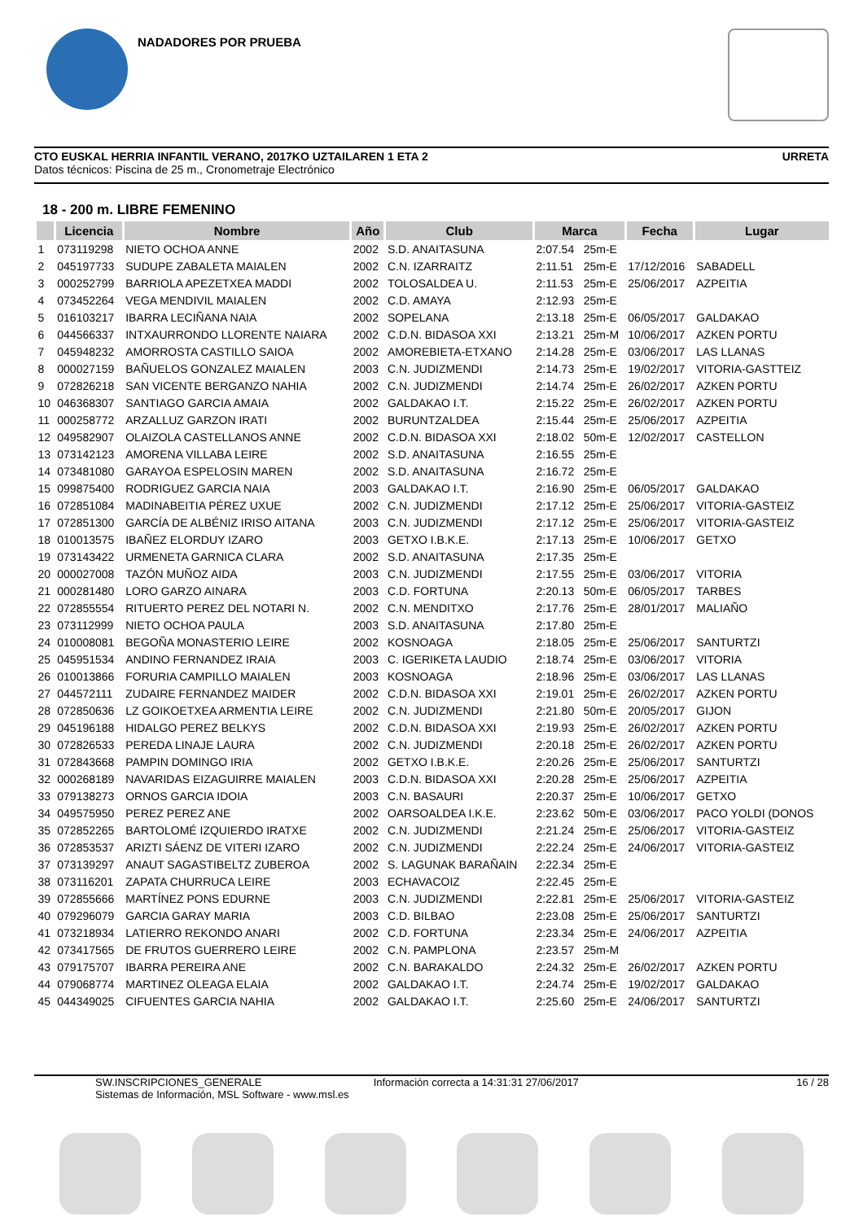NADADORES POR PRUEBA
CTO EUSKAL HERRIA INFANTIL VERANO, 2017KO UZTAILAREN 1 ETA 2
Datos técnicos: Piscina de 25 m., Cronometraje Electrónico
URRETA
18 - 200 m. LIBRE FEMENINO
| | Licencia | Nombre | Año | Club | Marca | | Fecha | Lugar |
| --- | --- | --- | --- | --- | --- | --- | --- | --- |
| 1 | 073119298 | NIETO OCHOA ANNE | 2002 | S.D. ANAITASUNA | 2:07.54 | 25m-E | | |
| 2 | 045197733 | SUDUPE ZABALETA MAIALEN | 2002 | C.N. IZARRAITZ | 2:11.51 | 25m-E | 17/12/2016 | SABADELL |
| 3 | 000252799 | BARRIOLA APEZETXEA MADDI | 2002 | TOLOSALDEA U. | 2:11.53 | 25m-E | 25/06/2017 | AZPEITIA |
| 4 | 073452264 | VEGA MENDIVIL MAIALEN | 2002 | C.D. AMAYA | 2:12.93 | 25m-E | | |
| 5 | 016103217 | IBARRA LECIÑANA NAIA | 2002 | SOPELANA | 2:13.18 | 25m-E | 06/05/2017 | GALDAKAO |
| 6 | 044566337 | INTXAURRONDO LLORENTE NAIARA | 2002 | C.D.N. BIDASOA XXI | 2:13.21 | 25m-M | 10/06/2017 | AZKEN PORTU |
| 7 | 045948232 | AMORROSTA CASTILLO SAIOA | 2002 | AMOREBIETA-ETXANO | 2:14.28 | 25m-E | 03/06/2017 | LAS LLANAS |
| 8 | 000027159 | BAÑUELOS GONZALEZ MAIALEN | 2003 | C.N. JUDIZMENDI | 2:14.73 | 25m-E | 19/02/2017 | VITORIA-GASTTEIZ |
| 9 | 072826218 | SAN VICENTE BERGANZO NAHIA | 2002 | C.N. JUDIZMENDI | 2:14.74 | 25m-E | 26/02/2017 | AZKEN PORTU |
| 10 | 046368307 | SANTIAGO GARCIA AMAIA | 2002 | GALDAKAO I.T. | 2:15.22 | 25m-E | 26/02/2017 | AZKEN PORTU |
| 11 | 000258772 | ARZALLUZ GARZON IRATI | 2002 | BURUNTZALDEA | 2:15.44 | 25m-E | 25/06/2017 | AZPEITIA |
| 12 | 049582907 | OLAIZOLA CASTELLANOS ANNE | 2002 | C.D.N. BIDASOA XXI | 2:18.02 | 50m-E | 12/02/2017 | CASTELLON |
| 13 | 073142123 | AMORENA VILLABA LEIRE | 2002 | S.D. ANAITASUNA | 2:16.55 | 25m-E | | |
| 14 | 073481080 | GARAYOA ESPELOSIN MAREN | 2002 | S.D. ANAITASUNA | 2:16.72 | 25m-E | | |
| 15 | 099875400 | RODRIGUEZ GARCIA NAIA | 2003 | GALDAKAO I.T. | 2:16.90 | 25m-E | 06/05/2017 | GALDAKAO |
| 16 | 072851084 | MADINABEITIA PÉREZ UXUE | 2002 | C.N. JUDIZMENDI | 2:17.12 | 25m-E | 25/06/2017 | VITORIA-GASTEIZ |
| 17 | 072851300 | GARCÍA DE ALBÉNIZ IRISO AITANA | 2003 | C.N. JUDIZMENDI | 2:17.12 | 25m-E | 25/06/2017 | VITORIA-GASTEIZ |
| 18 | 010013575 | IBAÑEZ ELORDUY IZARO | 2003 | GETXO I.B.K.E. | 2:17.13 | 25m-E | 10/06/2017 | GETXO |
| 19 | 073143422 | URMENETA GARNICA CLARA | 2002 | S.D. ANAITASUNA | 2:17.35 | 25m-E | | |
| 20 | 000027008 | TAZÓN MUÑOZ AIDA | 2003 | C.N. JUDIZMENDI | 2:17.55 | 25m-E | 03/06/2017 | VITORIA |
| 21 | 000281480 | LORO GARZO AINARA | 2003 | C.D. FORTUNA | 2:20.13 | 50m-E | 06/05/2017 | TARBES |
| 22 | 072855554 | RITUERTO PEREZ DEL NOTARI N. | 2002 | C.N. MENDITXO | 2:17.76 | 25m-E | 28/01/2017 | MALIAÑO |
| 23 | 073112999 | NIETO OCHOA PAULA | 2003 | S.D. ANAITASUNA | 2:17.80 | 25m-E | | |
| 24 | 010008081 | BEGOÑA MONASTERIO LEIRE | 2002 | KOSNOAGA | 2:18.05 | 25m-E | 25/06/2017 | SANTURTZI |
| 25 | 045951534 | ANDINO FERNANDEZ IRAIA | 2003 | C. IGERIKETA LAUDIO | 2:18.74 | 25m-E | 03/06/2017 | VITORIA |
| 26 | 010013866 | FORURIA CAMPILLO MAIALEN | 2003 | KOSNOAGA | 2:18.96 | 25m-E | 03/06/2017 | LAS LLANAS |
| 27 | 044572111 | ZUDAIRE FERNANDEZ MAIDER | 2002 | C.D.N. BIDASOA XXI | 2:19.01 | 25m-E | 26/02/2017 | AZKEN PORTU |
| 28 | 072850636 | LZ GOIKOETXEA ARMENTIA LEIRE | 2002 | C.N. JUDIZMENDI | 2:21.80 | 50m-E | 20/05/2017 | GIJON |
| 29 | 045196188 | HIDALGO PEREZ BELKYS | 2002 | C.D.N. BIDASOA XXI | 2:19.93 | 25m-E | 26/02/2017 | AZKEN PORTU |
| 30 | 072826533 | PEREDA LINAJE LAURA | 2002 | C.N. JUDIZMENDI | 2:20.18 | 25m-E | 26/02/2017 | AZKEN PORTU |
| 31 | 072843668 | PAMPIN DOMINGO IRIA | 2002 | GETXO I.B.K.E. | 2:20.26 | 25m-E | 25/06/2017 | SANTURTZI |
| 32 | 000268189 | NAVARIDAS EIZAGUIRRE MAIALEN | 2003 | C.D.N. BIDASOA XXI | 2:20.28 | 25m-E | 25/06/2017 | AZPEITIA |
| 33 | 079138273 | ORNOS GARCIA IDOIA | 2003 | C.N. BASAURI | 2:20.37 | 25m-E | 10/06/2017 | GETXO |
| 34 | 049575950 | PEREZ PEREZ ANE | 2002 | OARSOALDEA I.K.E. | 2:23.62 | 50m-E | 03/06/2017 | PACO YOLDI (DONOS |
| 35 | 072852265 | BARTOLOMÉ IZQUIERDO IRATXE | 2002 | C.N. JUDIZMENDI | 2:21.24 | 25m-E | 25/06/2017 | VITORIA-GASTEIZ |
| 36 | 072853537 | ARIZTI SÁENZ DE VITERI IZARO | 2002 | C.N. JUDIZMENDI | 2:22.24 | 25m-E | 24/06/2017 | VITORIA-GASTEIZ |
| 37 | 073139297 | ANAUT SAGASTIBELTZ ZUBEROA | 2002 | S. LAGUNAK BARAÑAIN | 2:22.34 | 25m-E | | |
| 38 | 073116201 | ZAPATA CHURRUCA LEIRE | 2003 | ECHAVACOIZ | 2:22.45 | 25m-E | | |
| 39 | 072855666 | MARTÍNEZ PONS EDURNE | 2003 | C.N. JUDIZMENDI | 2:22.81 | 25m-E | 25/06/2017 | VITORIA-GASTEIZ |
| 40 | 079296079 | GARCIA GARAY MARIA | 2003 | C.D. BILBAO | 2:23.08 | 25m-E | 25/06/2017 | SANTURTZI |
| 41 | 073218934 | LATIERRO REKONDO ANARI | 2002 | C.D. FORTUNA | 2:23.34 | 25m-E | 24/06/2017 | AZPEITIA |
| 42 | 073417565 | DE FRUTOS GUERRERO LEIRE | 2002 | C.N. PAMPLONA | 2:23.57 | 25m-M | | |
| 43 | 079175707 | IBARRA PEREIRA ANE | 2002 | C.N. BARAKALDO | 2:24.32 | 25m-E | 26/02/2017 | AZKEN PORTU |
| 44 | 079068774 | MARTINEZ OLEAGA ELAIA | 2002 | GALDAKAO I.T. | 2:24.74 | 25m-E | 19/02/2017 | GALDAKAO |
| 45 | 044349025 | CIFUENTES GARCIA NAHIA | 2002 | GALDAKAO I.T. | 2:25.60 | 25m-E | 24/06/2017 | SANTURTZI |
SW.INSCRIPCIONES_GENERALE
Sistemas de Información, MSL Software - www.msl.es
Información correcta a 14:31:31 27/06/2017
16 / 28